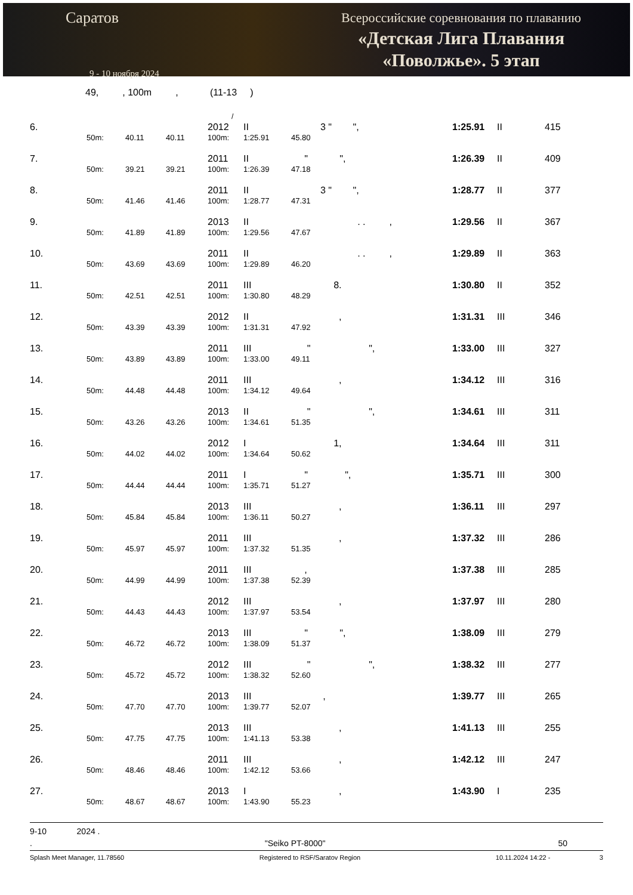Саратов
9 - 10 ноября 2024
Всероссийские соревнования по плаванию
«Детская Лига Плавания
«Поволжье». 5 этап
49, , 100m , (11-13 )
/
| 6. | | | | 2012 | II | 3 " ", | | 1:25.91 | II | 415 |
| | 50m: | 40.11 | 40.11 | 100m: | 1:25.91 | 45.80 | | | | |
| 7. | | | | 2011 | II | " ", | | 1:26.39 | II | 409 |
| | 50m: | 39.21 | 39.21 | 100m: | 1:26.39 | 47.18 | | | | |
| 8. | | | | 2011 | II | 3 " ", | | 1:28.77 | II | 377 |
| | 50m: | 41.46 | 41.46 | 100m: | 1:28.77 | 47.31 | | | | |
| 9. | | | | 2013 | II | . . , | | 1:29.56 | II | 367 |
| | 50m: | 41.89 | 41.89 | 100m: | 1:29.56 | 47.67 | | | | |
| 10. | | | | 2011 | II | . . , | | 1:29.89 | II | 363 |
| | 50m: | 43.69 | 43.69 | 100m: | 1:29.89 | 46.20 | | | | |
| 11. | | | | 2011 | III | 8. | | 1:30.80 | II | 352 |
| | 50m: | 42.51 | 42.51 | 100m: | 1:30.80 | 48.29 | | | | |
| 12. | | | | 2012 | II | , | | 1:31.31 | III | 346 |
| | 50m: | 43.39 | 43.39 | 100m: | 1:31.31 | 47.92 | | | | |
| 13. | | | | 2011 | III | " ", | | 1:33.00 | III | 327 |
| | 50m: | 43.89 | 43.89 | 100m: | 1:33.00 | 49.11 | | | | |
| 14. | | | | 2011 | III | , | | 1:34.12 | III | 316 |
| | 50m: | 44.48 | 44.48 | 100m: | 1:34.12 | 49.64 | | | | |
| 15. | | | | 2013 | II | " ", | | 1:34.61 | III | 311 |
| | 50m: | 43.26 | 43.26 | 100m: | 1:34.61 | 51.35 | | | | |
| 16. | | | | 2012 | I | 1, | | 1:34.64 | III | 311 |
| | 50m: | 44.02 | 44.02 | 100m: | 1:34.64 | 50.62 | | | | |
| 17. | | | | 2011 | I | " ", | | 1:35.71 | III | 300 |
| | 50m: | 44.44 | 44.44 | 100m: | 1:35.71 | 51.27 | | | | |
| 18. | | | | 2013 | III | , | | 1:36.11 | III | 297 |
| | 50m: | 45.84 | 45.84 | 100m: | 1:36.11 | 50.27 | | | | |
| 19. | | | | 2011 | III | , | | 1:37.32 | III | 286 |
| | 50m: | 45.97 | 45.97 | 100m: | 1:37.32 | 51.35 | | | | |
| 20. | | | | 2011 | III | , | | 1:37.38 | III | 285 |
| | 50m: | 44.99 | 44.99 | 100m: | 1:37.38 | 52.39 | | | | |
| 21. | | | | 2012 | III | , | | 1:37.97 | III | 280 |
| | 50m: | 44.43 | 44.43 | 100m: | 1:37.97 | 53.54 | | | | |
| 22. | | | | 2013 | III | " ", | | 1:38.09 | III | 279 |
| | 50m: | 46.72 | 46.72 | 100m: | 1:38.09 | 51.37 | | | | |
| 23. | | | | 2012 | III | " ", | | 1:38.32 | III | 277 |
| | 50m: | 45.72 | 45.72 | 100m: | 1:38.32 | 52.60 | | | | |
| 24. | | | | 2013 | III | , | | 1:39.77 | III | 265 |
| | 50m: | 47.70 | 47.70 | 100m: | 1:39.77 | 52.07 | | | | |
| 25. | | | | 2013 | III | , | | 1:41.13 | III | 255 |
| | 50m: | 47.75 | 47.75 | 100m: | 1:41.13 | 53.38 | | | | |
| 26. | | | | 2011 | III | , | | 1:42.12 | III | 247 |
| | 50m: | 48.46 | 48.46 | 100m: | 1:42.12 | 53.66 | | | | |
| 27. | | | | 2013 | I | , | | 1:43.90 | I | 235 |
| | 50m: | 48.67 | 48.67 | 100m: | 1:43.90 | 55.23 | | | | |
9-10 2024 .
. "Seiko PT-8000" 50
Splash Meet Manager, 11.78560 Registered to RSF/Saratov Region 10.11.2024 14:22 - 3